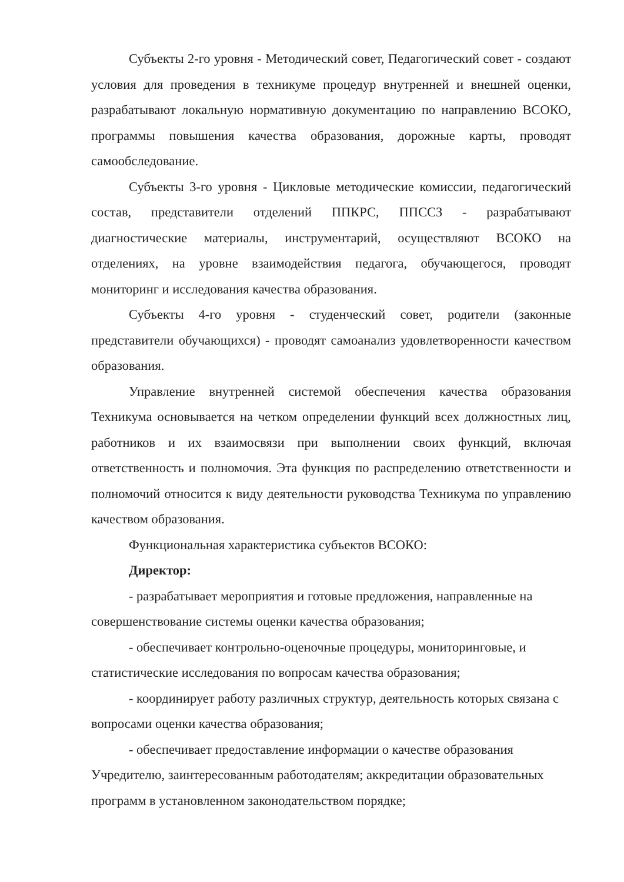Субъекты 2-го уровня - Методический совет, Педагогический совет - создают условия для проведения в техникуме процедур внутренней и внешней оценки, разрабатывают локальную нормативную документацию по направлению ВСОКО, программы повышения качества образования, дорожные карты, проводят самообследование.
Субъекты 3-го уровня - Цикловые методические комиссии, педагогический состав, представители отделений ППКРС, ППССЗ - разрабатывают диагностические материалы, инструментарий, осуществляют ВСОКО на отделениях, на уровне взаимодействия педагога, обучающегося, проводят мониторинг и исследования качества образования.
Субъекты 4-го уровня - студенческий совет, родители (законные представители обучающихся) - проводят самоанализ удовлетворенности качеством образования.
Управление внутренней системой обеспечения качества образования Техникума основывается на четком определении функций всех должностных лиц, работников и их взаимосвязи при выполнении своих функций, включая ответственность и полномочия. Эта функция по распределению ответственности и полномочий относится к виду деятельности руководства Техникума по управлению качеством образования.
Функциональная характеристика субъектов ВСОКО:
Директор:
- разрабатывает мероприятия и готовые предложения, направленные на совершенствование системы оценки качества образования;
- обеспечивает контрольно-оценочные процедуры, мониторинговые, и статистические исследования по вопросам качества образования;
- координирует работу различных структур, деятельность которых связана с вопросами оценки качества образования;
- обеспечивает предоставление информации о качестве образования Учредителю, заинтересованным работодателям; аккредитации образовательных программ в установленном законодательством порядке;